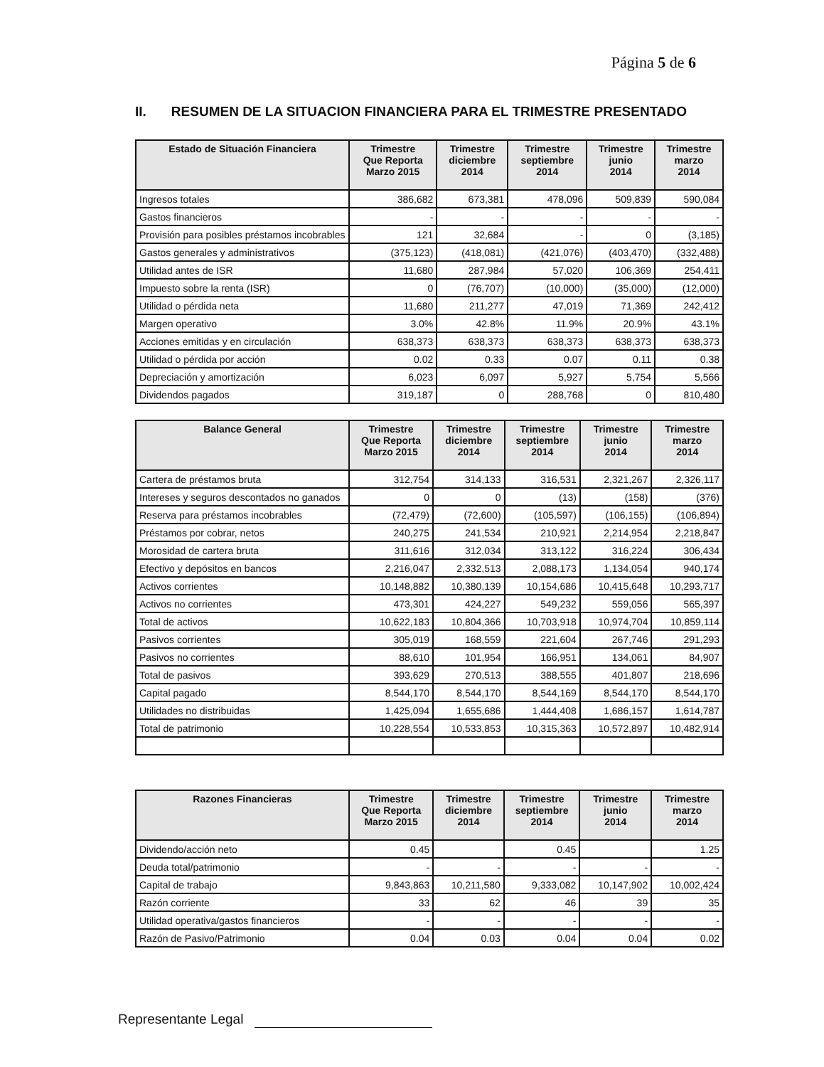Página 5 de 6
II. RESUMEN DE LA SITUACION FINANCIERA PARA EL TRIMESTRE PRESENTADO
| Estado de Situación Financiera | Trimestre Que Reporta Marzo 2015 | Trimestre diciembre 2014 | Trimestre septiembre 2014 | Trimestre junio 2014 | Trimestre marzo 2014 |
| --- | --- | --- | --- | --- | --- |
| Ingresos totales | 386,682 | 673,381 | 478,096 | 509,839 | 590,084 |
| Gastos financieros | - | - | - | - | - |
| Provisión para posibles préstamos incobrables | 121 | 32,684 | - | 0 | (3,185) |
| Gastos generales y administrativos | (375,123) | (418,081) | (421,076) | (403,470) | (332,488) |
| Utilidad antes de ISR | 11,680 | 287,984 | 57,020 | 106,369 | 254,411 |
| Impuesto sobre la renta (ISR) | 0 | (76,707) | (10,000) | (35,000) | (12,000) |
| Utilidad o pérdida neta | 11,680 | 211,277 | 47,019 | 71,369 | 242,412 |
| Margen operativo | 3.0% | 42.8% | 11.9% | 20.9% | 43.1% |
| Acciones emitidas y en circulación | 638,373 | 638,373 | 638,373 | 638,373 | 638,373 |
| Utilidad o pérdida por acción | 0.02 | 0.33 | 0.07 | 0.11 | 0.38 |
| Depreciación y amortización | 6,023 | 6,097 | 5,927 | 5,754 | 5,566 |
| Dividendos pagados | 319,187 | 0 | 288,768 | 0 | 810,480 |
| Balance General | Trimestre Que Reporta Marzo 2015 | Trimestre diciembre 2014 | Trimestre septiembre 2014 | Trimestre junio 2014 | Trimestre marzo 2014 |
| --- | --- | --- | --- | --- | --- |
| Cartera de préstamos bruta | 312,754 | 314,133 | 316,531 | 2,321,267 | 2,326,117 |
| Intereses y seguros descontados no ganados | 0 | 0 | (13) | (158) | (376) |
| Reserva para préstamos incobrables | (72,479) | (72,600) | (105,597) | (106,155) | (106,894) |
| Préstamos por cobrar, netos | 240,275 | 241,534 | 210,921 | 2,214,954 | 2,218,847 |
| Morosidad de cartera bruta | 311,616 | 312,034 | 313,122 | 316,224 | 306,434 |
| Efectivo y depósitos en bancos | 2,216,047 | 2,332,513 | 2,088,173 | 1,134,054 | 940,174 |
| Activos corrientes | 10,148,882 | 10,380,139 | 10,154,686 | 10,415,648 | 10,293,717 |
| Activos no corrientes | 473,301 | 424,227 | 549,232 | 559,056 | 565,397 |
| Total de activos | 10,622,183 | 10,804,366 | 10,703,918 | 10,974,704 | 10,859,114 |
| Pasivos corrientes | 305,019 | 168,559 | 221,604 | 267,746 | 291,293 |
| Pasivos no corrientes | 88,610 | 101,954 | 166,951 | 134,061 | 84,907 |
| Total de pasivos | 393,629 | 270,513 | 388,555 | 401,807 | 218,696 |
| Capital pagado | 8,544,170 | 8,544,170 | 8,544,169 | 8,544,170 | 8,544,170 |
| Utilidades no distribuidas | 1,425,094 | 1,655,686 | 1,444,408 | 1,686,157 | 1,614,787 |
| Total de patrimonio | 10,228,554 | 10,533,853 | 10,315,363 | 10,572,897 | 10,482,914 |
| Razones Financieras | Trimestre Que Reporta Marzo 2015 | Trimestre diciembre 2014 | Trimestre septiembre 2014 | Trimestre junio 2014 | Trimestre marzo 2014 |
| --- | --- | --- | --- | --- | --- |
| Dividendo/acción neto | 0.45 | | 0.45 | | 1.25 |
| Deuda total/patrimonio | - | - | - | - | - |
| Capital de trabajo | 9,843,863 | 10,211,580 | 9,333,082 | 10,147,902 | 10,002,424 |
| Razón corriente | 33 | 62 | 46 | 39 | 35 |
| Utilidad operativa/gastos financieros | - | - | - | - | - |
| Razón de Pasivo/Patrimonio | 0.04 | 0.03 | 0.04 | 0.04 | 0.02 |
Representante Legal